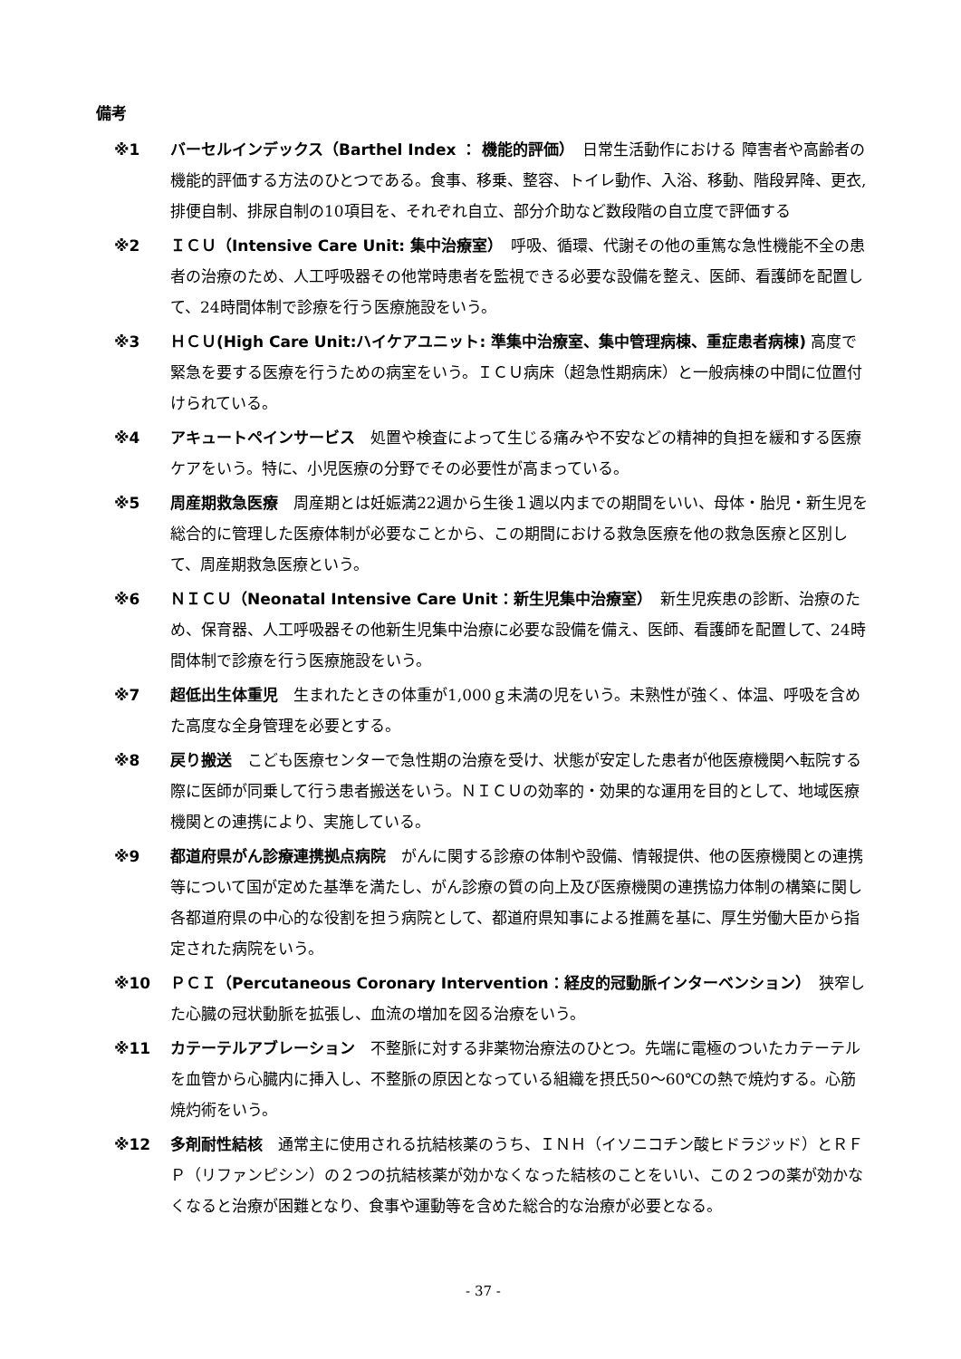備考
※1 バーセルインデックス（Barthel Index ： 機能的評価）　日常生活動作における 障害者や高齢者の機能的評価する方法のひとつである。食事、移乗、整容、トイレ動作、入浴、移動、階段昇降、更衣,排便自制、排尿自制の10項目を、それぞれ自立、部分介助など数段階の自立度で評価する
※2 ＩＣＵ（Intensive Care Unit: 集中治療室）　呼吸、循環、代謝その他の重篤な急性機能不全の患者の治療のため、人工呼吸器その他常時患者を監視できる必要な設備を整え、医師、看護師を配置して、24時間体制で診療を行う医療施設をいう。
※3 ＨＣＵ(High Care Unit:ハイケアユニット: 準集中治療室、集中管理病棟、重症患者病棟) 高度で緊急を要する医療を行うための病室をいう。ＩＣＵ病床（超急性期病床）と一般病棟の中間に位置付けられている。
※4 アキュートペインサービス　処置や検査によって生じる痛みや不安などの精神的負担を緩和する医療ケアをいう。特に、小児医療の分野でその必要性が高まっている。
※5 周産期救急医療　周産期とは妊娠満22週から生後１週以内までの期間をいい、母体・胎児・新生児を総合的に管理した医療体制が必要なことから、この期間における救急医療を他の救急医療と区別して、周産期救急医療という。
※6 ＮＩＣＵ（Neonatal Intensive Care Unit：新生児集中治療室）　新生児疾患の診断、治療のため、保育器、人工呼吸器その他新生児集中治療に必要な設備を備え、医師、看護師を配置して、24時間体制で診療を行う医療施設をいう。
※7 超低出生体重児　生まれたときの体重が1,000ｇ未満の児をいう。未熟性が強く、体温、呼吸を含めた高度な全身管理を必要とする。
※8 戻り搬送　こども医療センターで急性期の治療を受け、状態が安定した患者が他医療機関へ転院する際に医師が同乗して行う患者搬送をいう。ＮＩＣＵの効率的・効果的な運用を目的として、地域医療機関との連携により、実施している。
※9 都道府県がん診療連携拠点病院　がんに関する診療の体制や設備、情報提供、他の医療機関との連携等について国が定めた基準を満たし、がん診療の質の向上及び医療機関の連携協力体制の構築に関し各都道府県の中心的な役割を担う病院として、都道府県知事による推薦を基に、厚生労働大臣から指定された病院をいう。
※10 ＰＣＩ（Percutaneous Coronary Intervention：経皮的冠動脈インターベンション）　狭窄した心臓の冠状動脈を拡張し、血流の増加を図る治療をいう。
※11 カテーテルアブレーション　不整脈に対する非薬物治療法のひとつ。先端に電極のついたカテーテルを血管から心臓内に挿入し、不整脈の原因となっている組織を摂氏50～60℃の熱で焼灼する。心筋焼灼術をいう。
※12 多剤耐性結核　通常主に使用される抗結核薬のうち、ＩＮＨ（イソニコチン酸ヒドラジッド）とＲＦＰ（リファンピシン）の２つの抗結核薬が効かなくなった結核のことをいい、この２つの薬が効かなくなると治療が困難となり、食事や運動等を含めた総合的な治療が必要となる。
- 37 -